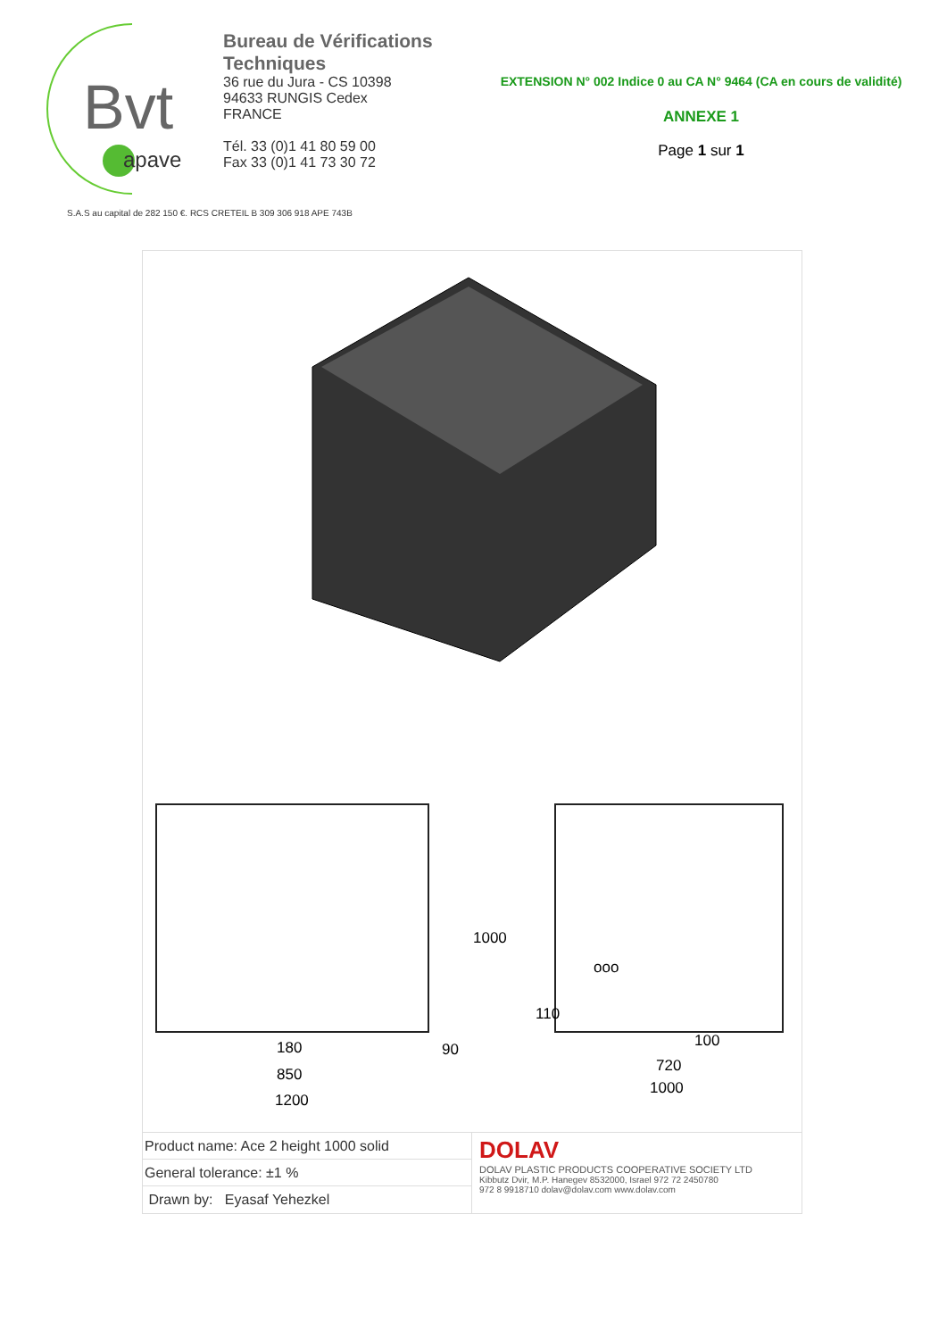Bvt
apave
Bureau de Vérifications Techniques
36 rue du Jura - CS 10398
94633 RUNGIS Cedex
FRANCE
Tél. 33 (0)1 41 80 59 00
Fax 33 (0)1 41 73 30 72
EXTENSION N° 002 Indice 0 au CA N° 9464 (CA en cours de validité)
ANNEXE 1
Page 1 sur 1
S.A.S au capital de 282 150 €. RCS CRETEIL B 309 306 918 APE 743B
180
850
1200
1000
90
110
ooo
100
720
1000
Product name: Ace 2 height 1000 solid
General tolerance: ±1 %
Drawn by: Eyasaf Yehezkel
DOLAV
DOLAV PLASTIC PRODUCTS COOPERATIVE SOCIETY LTD
Kibbutz Dvir, M.P. Hanegev 8532000, Israel 972 72 2450780
972 8 9918710 dolav@dolav.com www.dolav.com